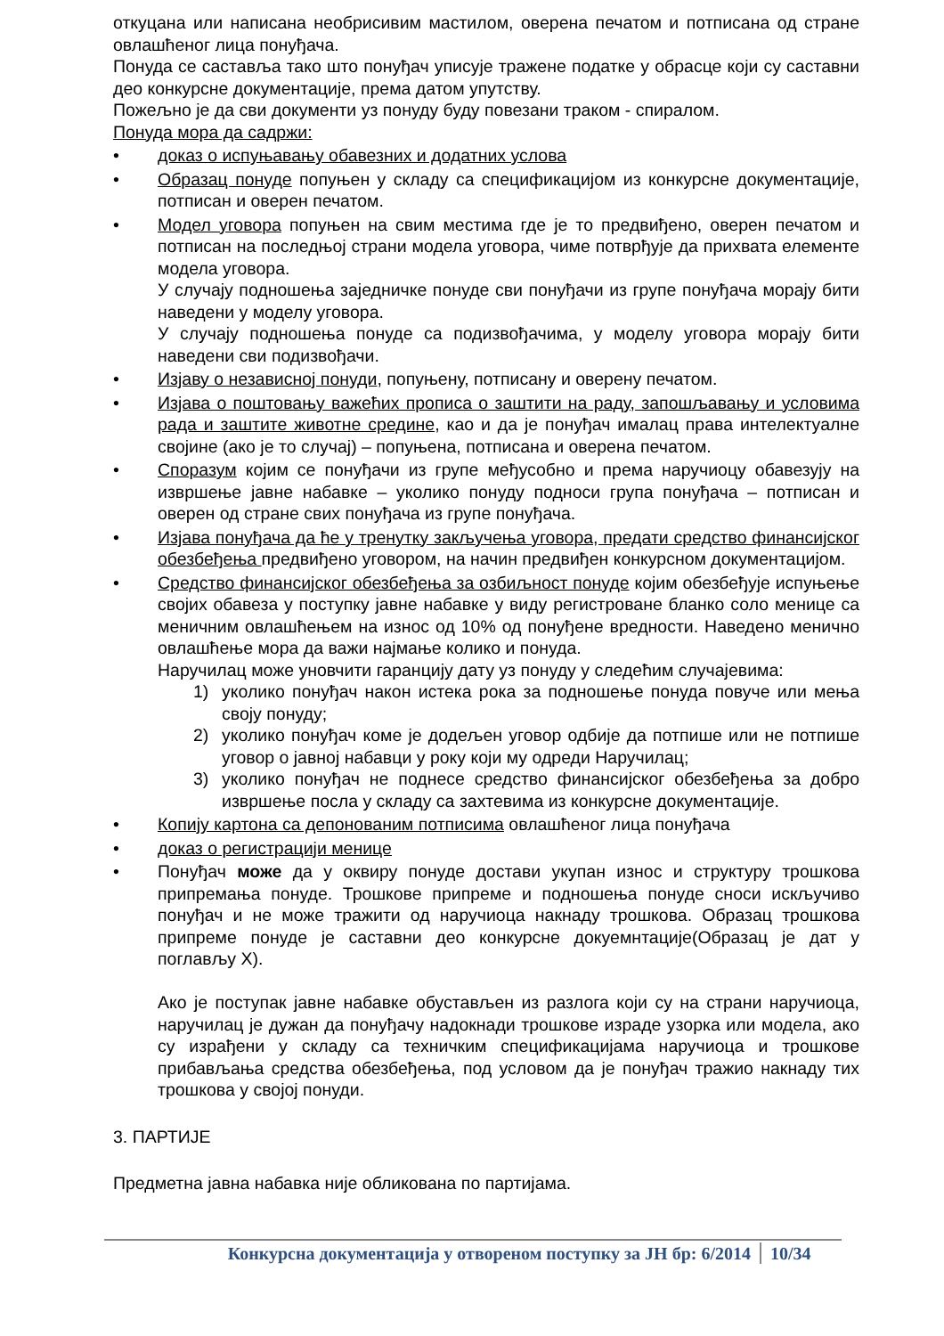откуцана или написана необрисивим мастилом, оверена печатом и потписана од стране овлашћеног лица понуђача.
Понуда се саставља тако што понуђач уписује тражене податке у обрасце који су саставни део конкурсне документације, према датом упутству.
Пожељно је да сви документи уз понуду буду повезани траком - спиралом.
Понуда мора да садржи:
• доказ о испуњавању обавезних и додатних услова
• Образац понуде попуњен у складу са спецификацијом из конкурсне документације, потписан и оверен печатом.
• Модел уговора попуњен на свим местима где је то предвиђено, оверен печатом и потписан на последњој страни модела уговора, чиме потврђује да прихвата елементе модела уговора.
У случају подношења заједничке понуде сви понуђачи из групе понуђача морају бити наведени у моделу уговора.
У случају подношења понуде са подизвођачима, у моделу уговора морају бити наведени сви подизвођачи.
• Изјаву о независној понуди, попуњену, потписану и оверену печатом.
• Изјава о поштовању важећих прописа о заштити на раду, запошљавању и условима рада и заштите животне средине, као и да је понуђач ималац права интелектуалне својине (ако је то случај) – попуњена, потписана и оверена печатом.
• Споразум којим се понуђачи из групе међусобно и према наручиоцу обавезују на извршење јавне набавке – уколико понуду подноси група понуђача – потписан и оверен од стране свих понуђача из групе понуђача.
• Изјава понуђача да ће у тренутку закључења уговора, предати средство финансијског обезбеђења предвиђено уговором, на начин предвиђен конкурсном документацијом.
• Средство финансијског обезбеђења за озбиљност понуде којим обезбеђује испуњење својих обавеза у поступку јавне набавке у виду регистроване бланко соло менице са меничним овлашћењем на износ од 10% од понуђене вредности. Наведено менично овлашћење мора да важи најмање колико и понуда.
Наручилац може уновчити гаранцију дату уз понуду у следећим случајевима:
1) уколико понуђач након истека рока за подношење понуда повуче или мења своју понуду;
2) уколико понуђач коме је додељен уговор одбије да потпише или не потпише уговор о јавној набавци у року који му одреди Наручилац;
3) уколико понуђач не поднесе средство финансијског обезбеђења за добро извршење посла у складу са захтевима из конкурсне документације.
• Копију картона са депонованим потписима овлашћеног лица понуђача
• доказ о регистрацији менице
• Понуђач може да у оквиру понуде достави укупан износ и структуру трошкова припремања понуде. Трошкове припреме и подношења понуде сноси искључиво понуђач и не може тражити од наручиоца накнаду трошкова. Образац трошкова припреме понуде је саставни део конкурсне докуемнтације(Образац је дат у поглављу X).
Ако је поступак јавне набавке обустављен из разлога који су на страни наручиоца, наручилац је дужан да понуђачу надокнади трошкове израде узорка или модела, ако су израђени у складу са техничким спецификацијама наручиоца и трошкове прибављања средства обезбеђења, под условом да је понуђач тражио накнаду тих трошкова у својој понуди.
3. ПАРТИЈЕ
Предметна јавна набавка није обликована по партијама.
Конкурсна документација у отвореном поступку за ЈН бр: 6/2014 10/34